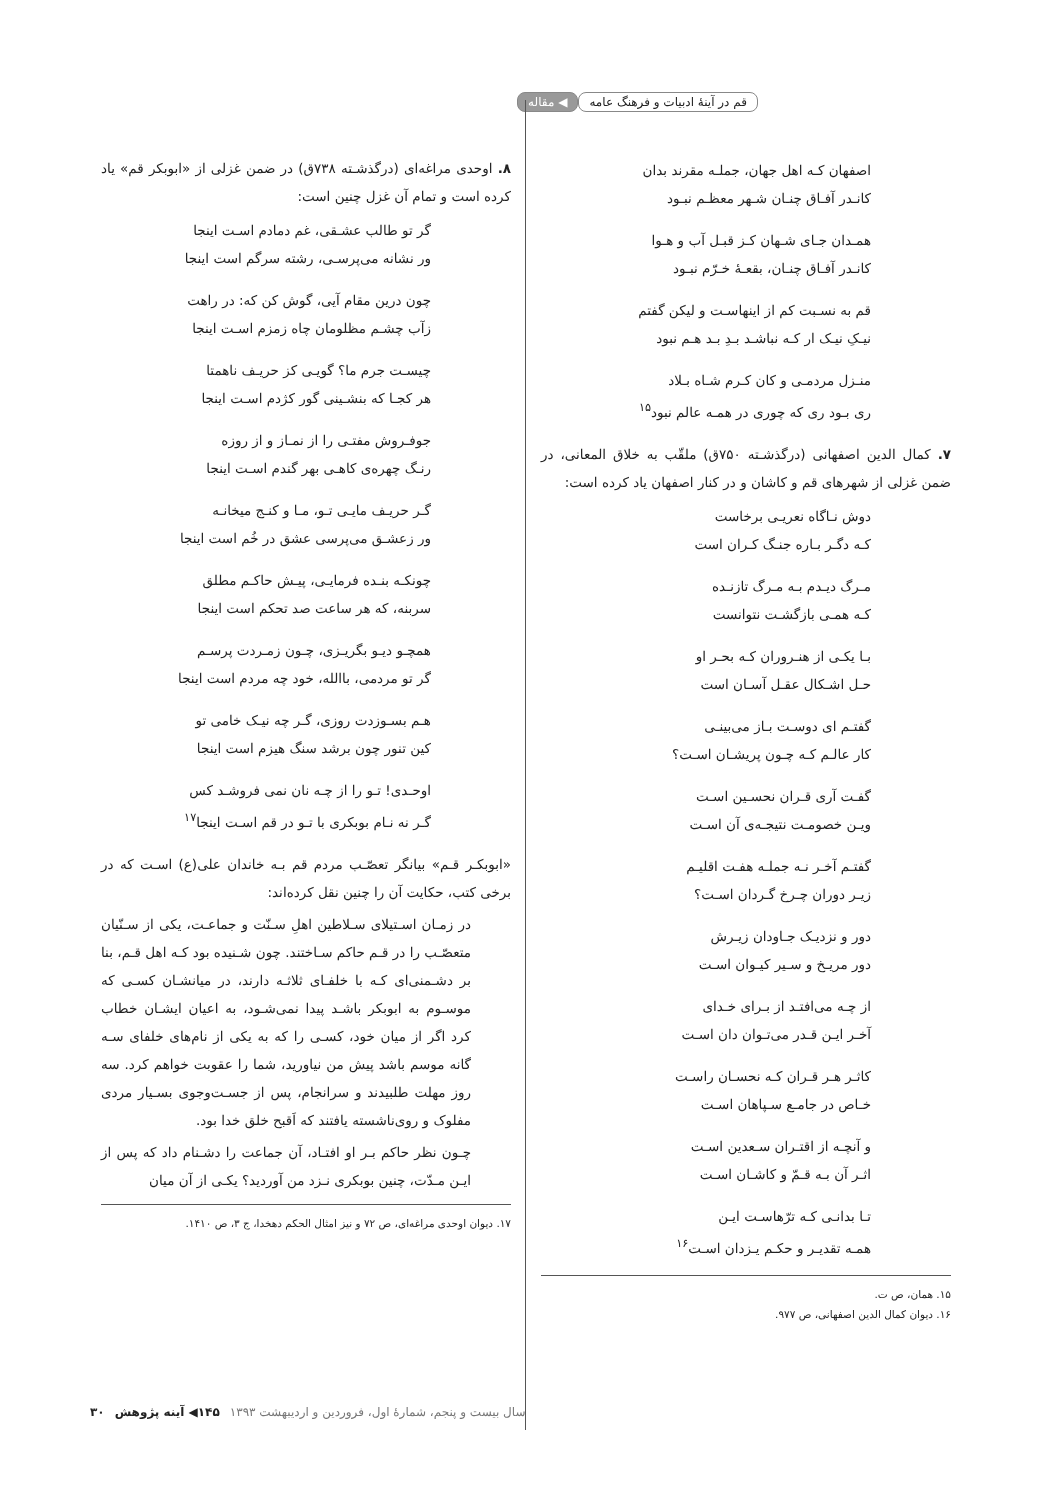قم در آینهٔ ادبیات و فرهنگ عامه
◀ مقاله
اصفهان کـه اهل جهان، جملـه مقرند بدان
کانـدر آفـاق چنـان شـهر معظـم نبـود
همـدان جـای شـهان کـز قبـل آب و هـوا
کانـدر آفـاق چنـان، بقعـهٔ خـرّم نبـود
قم به نسـبت کم از اینهاسـت و لیکن گفتم
نیـکِ نیـک ار کـه نباشـد بـدِ بـد هـم نبود
منـزل مردمـی و کان کـرم شـاه بـلاد
ری بـود ری که چوری در همـه عالم نبود<sup>۱۵</sup>
۷. کمال الدین اصفهانی (درگذشـته ۷۵۰ق) ملقّب به خلاق المعانی، در ضمن غزلی از شهرهای قم و کاشان و در کنار اصفهان یاد کرده است:
دوش نـاگاه نعریـی برخاست
کـه دگـر بـاره جنـگ کـران است
مـرگ دیـدم بـه مـرگ تازنـده
کـه همـی بازگشـت نتوانست
بـا یکـی از هنـروران کـه بحـر او
حـل اشـکال عقـل آسـان است
گفتـم ای دوسـت بـاز می‌بینـی
کار عالـم کـه چـون پریشـان اسـت؟
گفـت آری قـران نحسـین اسـت
ویـن خصومـت نتیجـه‌ی آن اسـت
گفتـم آخـر نـه جملـه هفـت اقلیـم
زیـر دوران چـرخ گـردان اسـت؟
دور و نزدیـک جـاودان زیـرش
دور مریـخ و سـیر کیـوان اسـت
از چـه می‌افتـد از بـرای خـدای
آخـر ایـن قـدر می‌تـوان دان اسـت
کاثـر هـر قـران کـه نحسـان راسـت
خـاص در جامـع سـپاهان اسـت
و آنچـه از اقتـران سـعدین اسـت
اثـر آن بـه قـمّ و کاشـان اسـت
تـا بدانـی کـه ترّهاسـت ایـن
همـه تقدیـر و حکـم یـزدان اسـت<sup>۱۶</sup>
۱۵. همان، ص ت.
۱۶. دیوان کمال الدین اصفهانی، ص ۹۷۷.
۸. اوحدی مراغه‌ای (درگذشـته ۷۳۸ق) در ضمن غزلی از «ابوبکر قم» یاد کرده است و تمام آن غزل چنین است:
گر تو طالب عشـقی، غم دمادم اسـت اینجا
ور نشانه می‌پرسـی، رشته سرگم است اینجا
چون درین مقام آیی، گوش کن که: در راهت
زآب چشـم مظلومان چاه زمزم اسـت اینجا
چیسـت جرم ما؟ گویـی کز حریـف ناهمتا
هر کجـا که بنشـینی گور کژدم اسـت اینجا
جوفـروش مفتـی را از نمـاز و از روزه
رنـگ چهره‌ی کاهـی بهر گندم اسـت اینجا
گـر حریـف مایـی تـو، مـا و کنـج میخانـه
ور زعشـق می‌پرسی عشق در خُم است اینجا
چونکـه بنـده فرمایـی، پیـش حاکـم مطلق
سربنه، که هر ساعت صد تحکم است اینجا
همچـو دیـو بگریـزی، چـون زمـردت پرسـم
گر تو مردمی، باالله، خود چه مردم است اینجا
هـم بسـوزدت روزی، گـر چه نیـک خامی تو
کین تنور چون برشد سنگ هیزم است اینجا
اوحـدی! تـو را از چـه نان نمی فروشـد کس
گـر نه نـام بوبکری با تـو در قم اسـت اینجا<sup>۱۷</sup>
«ابوبکـر قـم» بیانگر تعصّـب مردم قم بـه خاندان علی(ع) اسـت که در برخی کتب، حکایت آن را چنین نقل کرده‌اند:
در زمـان اسـتیلای سـلاطین اهلِ سـنّت و جماعـت، یکی از سـنّیان متعصّـب را در قـم حاکم سـاختند. چون شـنیده بود کـه اهل قـم، بنا بر دشـمنی‌ای کـه با خلفـای ثلاثـه دارند، در میانشـان کسـی که موسـوم به ابوبکر باشـد پیدا نمی‌شـود، به اعیان ایشـان خطاب کرد اگر از میان خود، کسـی را که به یکی از نام‌های خلفای سـه گانه موسم باشد پیش من نیاورید، شما را عقوبت خواهم کرد. سه روز مهلت طلبیدند و سرانجام، پس از جسـت‌وجوی بسـیار مردی مفلوک و روی‌ناشسته یافتند که اَقبح خلق خدا بود.
چـون نظر حاکم بـر او افتـاد، آن جماعت را دشـنام داد که پس از ایـن مـدّت، چنین بوبکری نـزد من آوردید؟ یکـی از آن میان
۱۷. دیوان اوحدی مراغه‌ای، ص ۷۲ و نیز امثال الحکم دهخدا، ج ۳، ص ۱۴۱۰.
سال بیست و پنجم، شمارهٔ اول، فروردین و اردیبهشت ۱۳۹۳ ۱۴۵◀ آینه پژوهش ۳۰